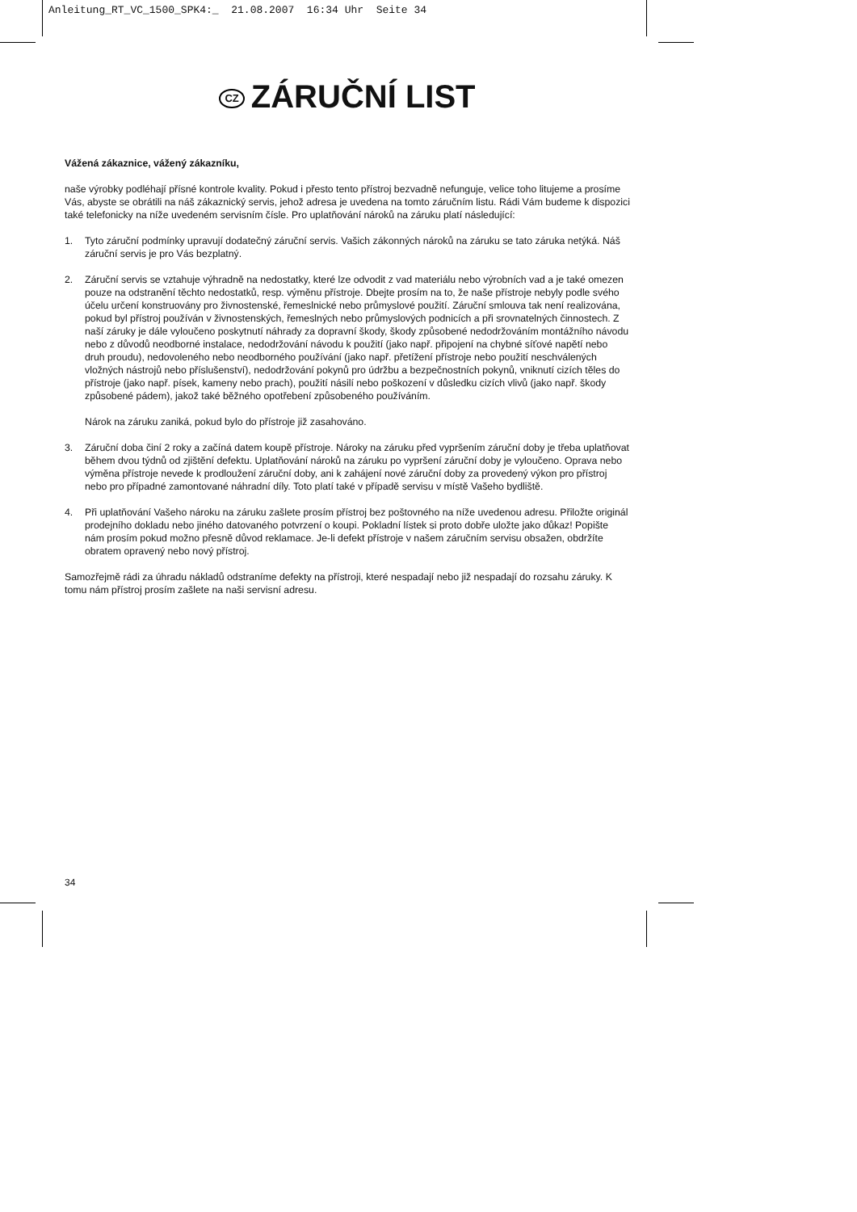Anleitung_RT_VC_1500_SPK4:_ 21.08.2007 16:34 Uhr Seite 34
CZ ZÁRUČNÍ LIST
Vážená zákaznice, vážený zákazníku,
naše výrobky podléhají přísné kontrole kvality. Pokud i přesto tento přístroj bezvadně nefunguje, velice toho litujeme a prosíme Vás, abyste se obrátili na náš zákaznický servis, jehož adresa je uvedena na tomto záručním listu. Rádi Vám budeme k dispozici také telefonicky na níže uvedeném servisním čísle. Pro uplatňování nároků na záruku platí následující:
1. Tyto záruční podmínky upravují dodatečný záruční servis. Vašich zákonných nároků na záruku se tato záruka netýká. Náš záruční servis je pro Vás bezplatný.
2. Záruční servis se vztahuje výhradně na nedostatky, které lze odvodit z vad materiálu nebo výrobních vad a je také omezen pouze na odstranění těchto nedostatků, resp. výměnu přístroje. Dbejte prosím na to, že naše přístroje nebyly podle svého účelu určení konstruovány pro živnostenské, řemeslnické nebo průmyslové použití. Záruční smlouva tak není realizována, pokud byl přístroj používán v živnostenských, řemeslných nebo průmyslových podnicích a při srovnatelných činnostech. Z naší záruky je dále vyloučeno poskytnutí náhrady za dopravní škody, škody způsobené nedodržováním montážního návodu nebo z důvodů neodborné instalace, nedodržování návodu k použití (jako např. připojení na chybné síťové napětí nebo druh proudu), nedovoleného nebo neodborného používání (jako např. přetížení přístroje nebo použití neschválených vložných nástrojů nebo příslušenství), nedodržování pokynů pro údržbu a bezpečnostních pokynů, vniknutí cizích těles do přístroje (jako např. písek, kameny nebo prach), použití násilí nebo poškození v důsledku cizích vlivů (jako např. škody způsobené pádem), jakož také běžného opotřebení způsobeného používáním.
Nárok na záruku zaniká, pokud bylo do přístroje již zasahováno.
3. Záruční doba činí 2 roky a začíná datem koupě přístroje. Nároky na záruku před vypršením záruční doby je třeba uplatňovat během dvou týdnů od zjištění defektu. Uplatňování nároků na záruku po vypršení záruční doby je vyloučeno. Oprava nebo výměna přístroje nevede k prodloužení záruční doby, ani k zahájení nové záruční doby za provedený výkon pro přístroj nebo pro případné zamontované náhradní díly. Toto platí také v případě servisu v místě Vašeho bydliště.
4. Při uplatňování Vašeho nároku na záruku zašlete prosím přístroj bez poštovného na níže uvedenou adresu. Přiložte originál prodejního dokladu nebo jiného datovaného potvrzení o koupi. Pokladní lístek si proto dobře uložte jako důkaz! Popište nám prosím pokud možno přesně důvod reklamace. Je-li defekt přístroje v našem záručním servisu obsažen, obdržíte obratem opravený nebo nový přístroj.
Samozřejmě rádi za úhradu nákladů odstraníme defekty na přístroji, které nespadají nebo již nespadají do rozsahu záruky. K tomu nám přístroj prosím zašlete na naši servisní adresu.
34